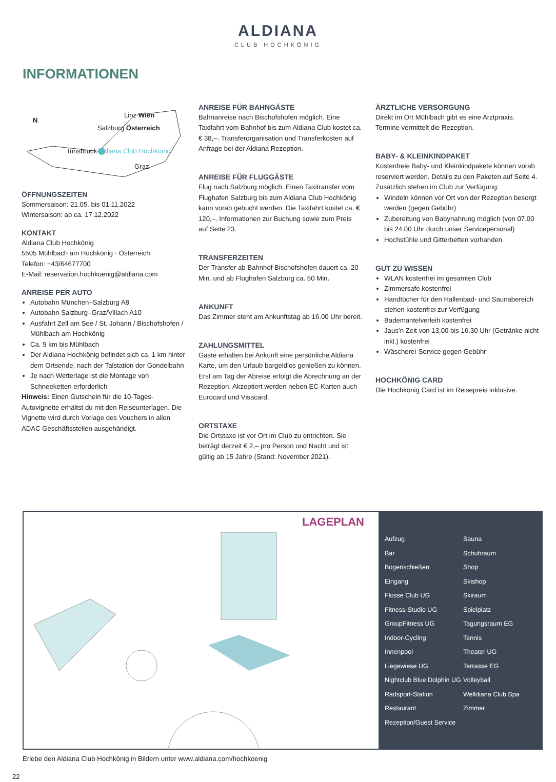ALDIANA
CLUB HOCHKÖNIG
INFORMATIONEN
N
Linz Wien
Salzburg Österreich
Innsbruck Aldiana Club Hochkönig
Graz
ÖFFNUNGSZEITEN
Sommersaison: 21.05. bis 01.11.2022
Wintersaison: ab ca. 17.12.2022
KONTAKT
Aldiana Club Hochkönig
5505 Mühlbach am Hochkönig · Österreich
Telefon: +43/64677700
E-Mail: reservation.hochkoenig@aldiana.com
ANREISE PER AUTO
Autobahn München–Salzburg A8
Autobahn Salzburg–Graz/Villach A10
Ausfahrt Zell am See / St. Johann / Bischofshofen / Mühlbach am Hochkönig
Ca. 9 km bis Mühlbach
Der Aldiana Hochkönig befindet sich ca. 1 km hinter dem Ortsende, nach der Talstation der Gondelbahn
Je nach Wetterlage ist die Montage von Schneeketten erforderlich
Hinweis: Einen Gutschein für die 10-Tages-Autovignette erhältst du mit den Reiseunterlagen. Die Vignette wird durch Vorlage des Vouchers in allen ADAC Geschäftsstellen ausgehändigt.
ANREISE FÜR BAHNGÄSTE
Bahnanreise nach Bischofshofen möglich. Eine Taxifahrt vom Bahnhof bis zum Aldiana Club kostet ca. € 38,–. Transferorganisation und Transferkosten auf Anfrage bei der Aldiana Rezeption.
ANREISE FÜR FLUGGÄSTE
Flug nach Salzburg möglich. Einen Taxitransfer vom Flughafen Salzburg bis zum Aldiana Club Hochkönig kann vorab gebucht werden. Die Taxifahrt kostet ca. € 120,–. Informationen zur Buchung sowie zum Preis auf Seite 23.
TRANSFERZEITEN
Der Transfer ab Bahnhof Bischofshofen dauert ca. 20 Min. und ab Flughafen Salzburg ca. 50 Min.
ANKUNFT
Das Zimmer steht am Ankunftstag ab 16.00 Uhr bereit.
ZAHLUNGSMITTEL
Gäste erhalten bei Ankunft eine persönliche Aldiana Karte, um den Urlaub bargeldlos genießen zu können. Erst am Tag der Abreise erfolgt die Abrechnung an der Rezeption. Akzeptiert werden neben EC-Karten auch Eurocard und Visacard.
ORTSTAXE
Die Ortstaxe ist vor Ort im Club zu entrichten. Sie beträgt derzeit € 2,– pro Person und Nacht und ist gültig ab 15 Jahre (Stand: November 2021).
ÄRZTLICHE VERSORGUNG
Direkt im Ort Mühlbach gibt es eine Arztpraxis. Termine vermittelt die Rezeption.
BABY- & KLEINKINDPAKET
Kostenfreie Baby- und Kleinkindpakete können vorab reserviert werden. Details zu den Paketen auf Seite 4. Zusätzlich stehen im Club zur Verfügung:
Windeln können vor Ort von der Rezeption besorgt werden (gegen Gebühr)
Zubereitung von Babynahrung möglich (von 07.00 bis 24.00 Uhr durch unser Servicepersonal)
Hochstühle und Gitterbetten vorhanden
GUT ZU WISSEN
WLAN kostenfrei im gesamten Club
Zimmersafe kostenfrei
Handtücher für den Hallenbad- und Saunabereich stehen kostenfrei zur Verfügung
Bademantelverleih kostenfrei
Jaus’n Zeit von 13.00 bis 16.30 Uhr (Getränke nicht inkl.) kostenfrei
Wäscherei-Service gegen Gebühr
HOCHKÖNIG CARD
Die Hochkönig Card ist im Reisepreis inklusive.
LAGEPLAN
Aufzug
Sauna
Bar
Schuhraum
Bogenschießen
Shop
Eingang
Skishop
Flosse Club UG
Skiraum
Fitness-Studio UG
Spielplatz
GroupFitness UG
Tagungsraum EG
Indoor-Cycling
Tennis
Innenpool
Theater UG
Liegewiese UG
Terrasse EG
Nightclub Blue Dolphin UG
Volleyball
Radsport-Station
Welldiana Club Spa
Restaurant
Zimmer
Rezeption/Guest Service
Erlebe den Aldiana Club Hochkönig in Bildern unter www.aldiana.com/hochkoenig
22